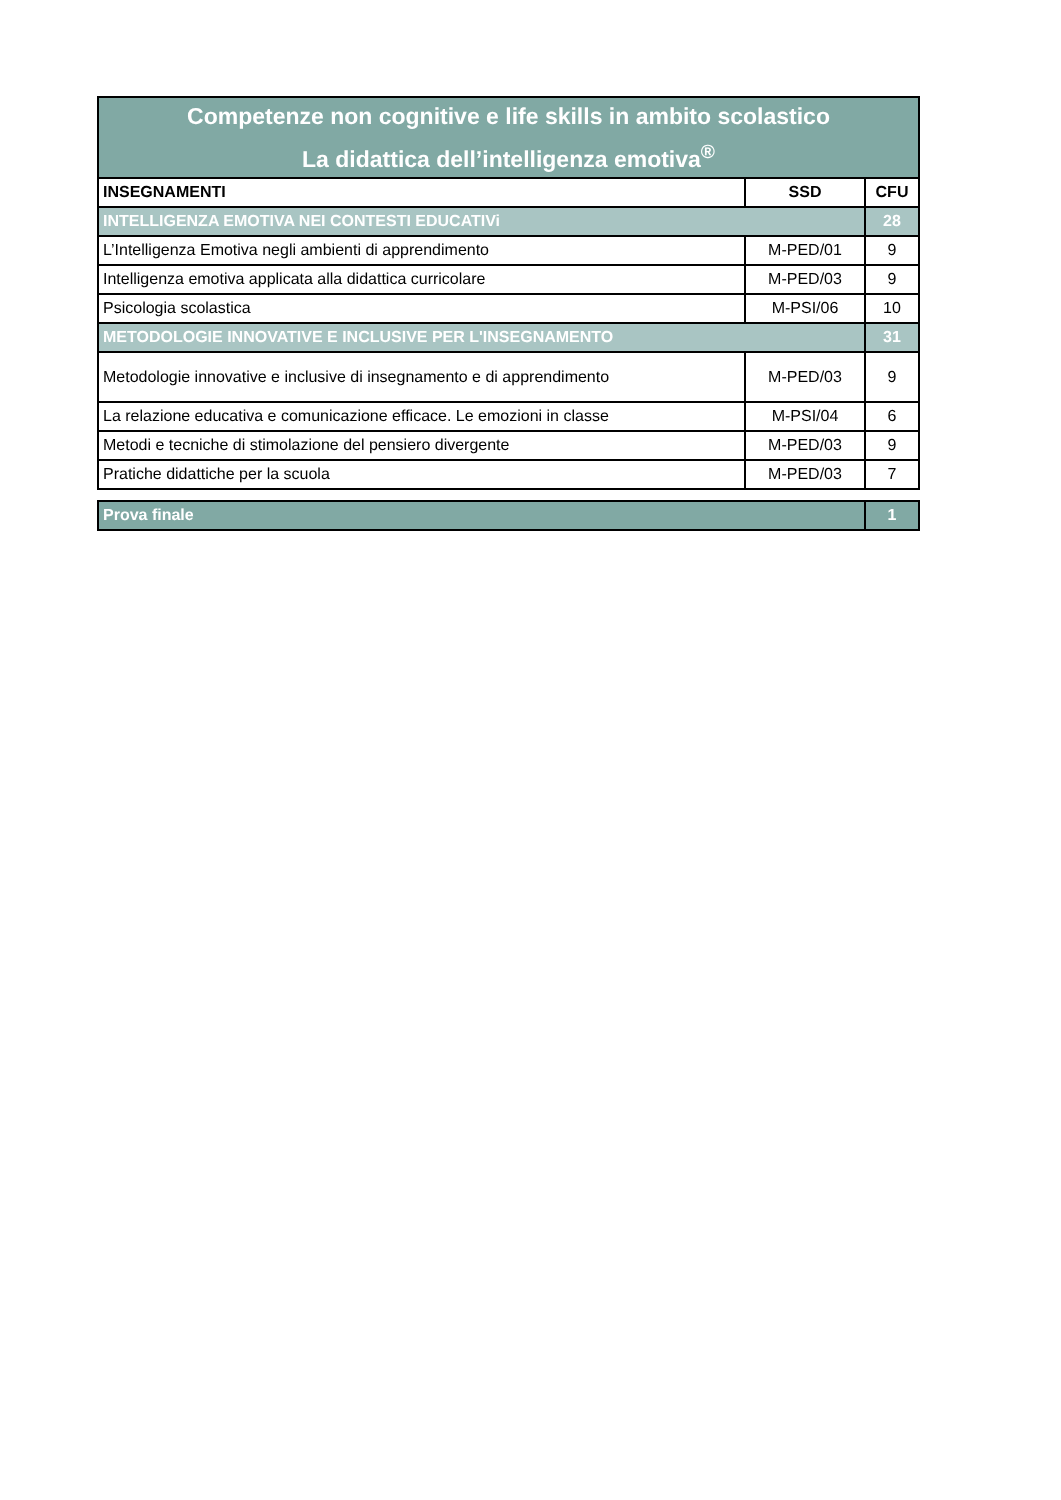| Competenze non cognitive e life skills in ambito scolastico La didattica dell’intelligenza emotiva<sup>®</sup> | | |
| INSEGNAMENTI | SSD | CFU |
| INTELLIGENZA EMOTIVA NEI CONTESTI EDUCATIVi | | 28 |
| L’Intelligenza Emotiva negli ambienti di apprendimento | M-PED/01 | 9 |
| Intelligenza emotiva applicata alla didattica curricolare | M-PED/03 | 9 |
| Psicologia scolastica | M-PSI/06 | 10 |
| METODOLOGIE INNOVATIVE E INCLUSIVE PER L'INSEGNAMENTO | | 31 |
| Metodologie innovative e inclusive di insegnamento e di apprendimento | M-PED/03 | 9 |
| La relazione educativa e comunicazione efficace. Le emozioni in classe | M-PSI/04 | 6 |
| Metodi e tecniche di stimolazione del pensiero divergente | M-PED/03 | 9 |
| Pratiche didattiche per la scuola | M-PED/03 | 7 |
| Prova finale | 1 |